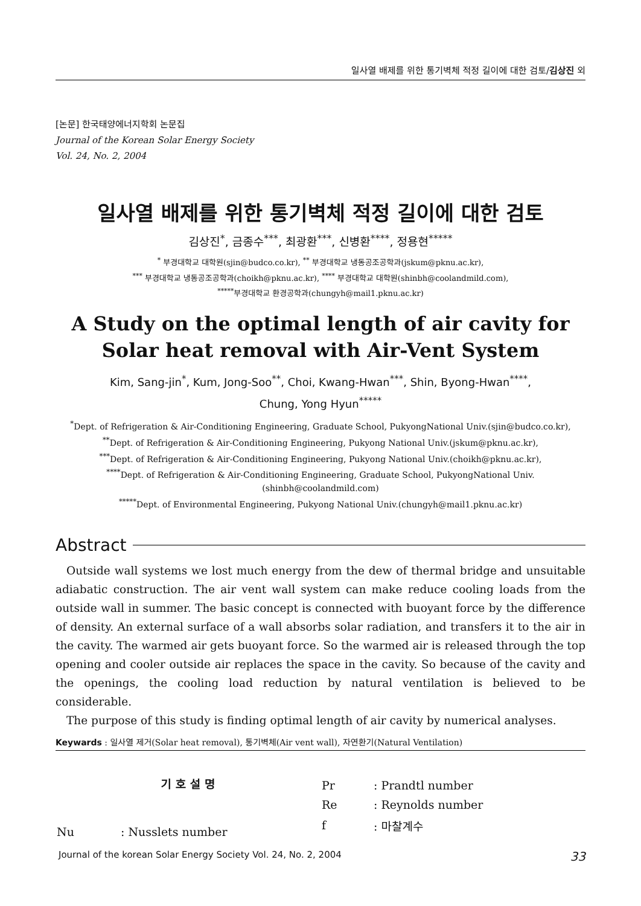일사열 배제를 위한 통기벽체 적정 길이에 대한 검토/김상진 외
[논문] 한국태양에너지학회 논문집
Journal of the Korean Solar Energy Society
Vol. 24, No. 2, 2004
일사열 배제를 위한 통기벽체 적정 길이에 대한 검토
김상진<sup>*</sup>, 금종수<sup>***</sup>, 최광환<sup>***</sup>, 신병환<sup>****</sup>, 정용현<sup>*****</sup>
<sup>*</sup> 부경대학교 대학원(sjin@budco.co.kr), <sup>**</sup> 부경대학교 냉동공조공학과(jskum@pknu.ac.kr),
<sup>***</sup> 부경대학교 냉동공조공학과(choikh@pknu.ac.kr), <sup>****</sup> 부경대학교 대학원(shinbh@coolandmild.com),
<sup>*****</sup>부경대학교 환경공학과(chungyh@mail1.pknu.ac.kr)
A Study on the optimal length of air cavity for Solar heat removal with Air-Vent System
Kim, Sang-jin<sup>*</sup>, Kum, Jong-Soo<sup>**</sup>, Choi, Kwang-Hwan<sup>***</sup>, Shin, Byong-Hwan<sup>****</sup>,
Chung, Yong Hyun<sup>*****</sup>
<sup>*</sup> Dept. of Refrigeration & Air-Conditioning Engineering, Graduate School, PukyongNational Univ.(sjin@budco.co.kr),
<sup>**</sup> Dept. of Refrigeration & Air-Conditioning Engineering, Pukyong National Univ.(jskum@pknu.ac.kr),
<sup>***</sup> Dept. of Refrigeration & Air-Conditioning Engineering, Pukyong National Univ.(choikh@pknu.ac.kr),
<sup>****</sup>Dept. of Refrigeration & Air-Conditioning Engineering, Graduate School, PukyongNational Univ.(shinbh@coolandmild.com)
<sup>*****</sup>Dept. of Environmental Engineering, Pukyong National Univ.(chungyh@mail1.pknu.ac.kr)
Abstract
Outside wall systems we lost much energy from the dew of thermal bridge and unsuitable adiabatic construction. The air vent wall system can make reduce cooling loads from the outside wall in summer. The basic concept is connected with buoyant force by the difference of density. An external surface of a wall absorbs solar radiation, and transfers it to the air in the cavity. The warmed air gets buoyant force. So the warmed air is released through the top opening and cooler outside air replaces the space in the cavity. So because of the cavity and the openings, the cooling load reduction by natural ventilation is believed to be considerable.
The purpose of this study is finding optimal length of air cavity by numerical analyses.
Keywards : 일사열 제거(Solar heat removal), 통기벽체(Air vent wall), 자연환기(Natural Ventilation)
기 호 설 명
| Nu | : Nusslets number |
| Pr | : Prandtl number |
| Re | : Reynolds number |
| f | : 마찰계수 |
Journal of the korean Solar Energy Society Vol. 24, No. 2, 2004 33